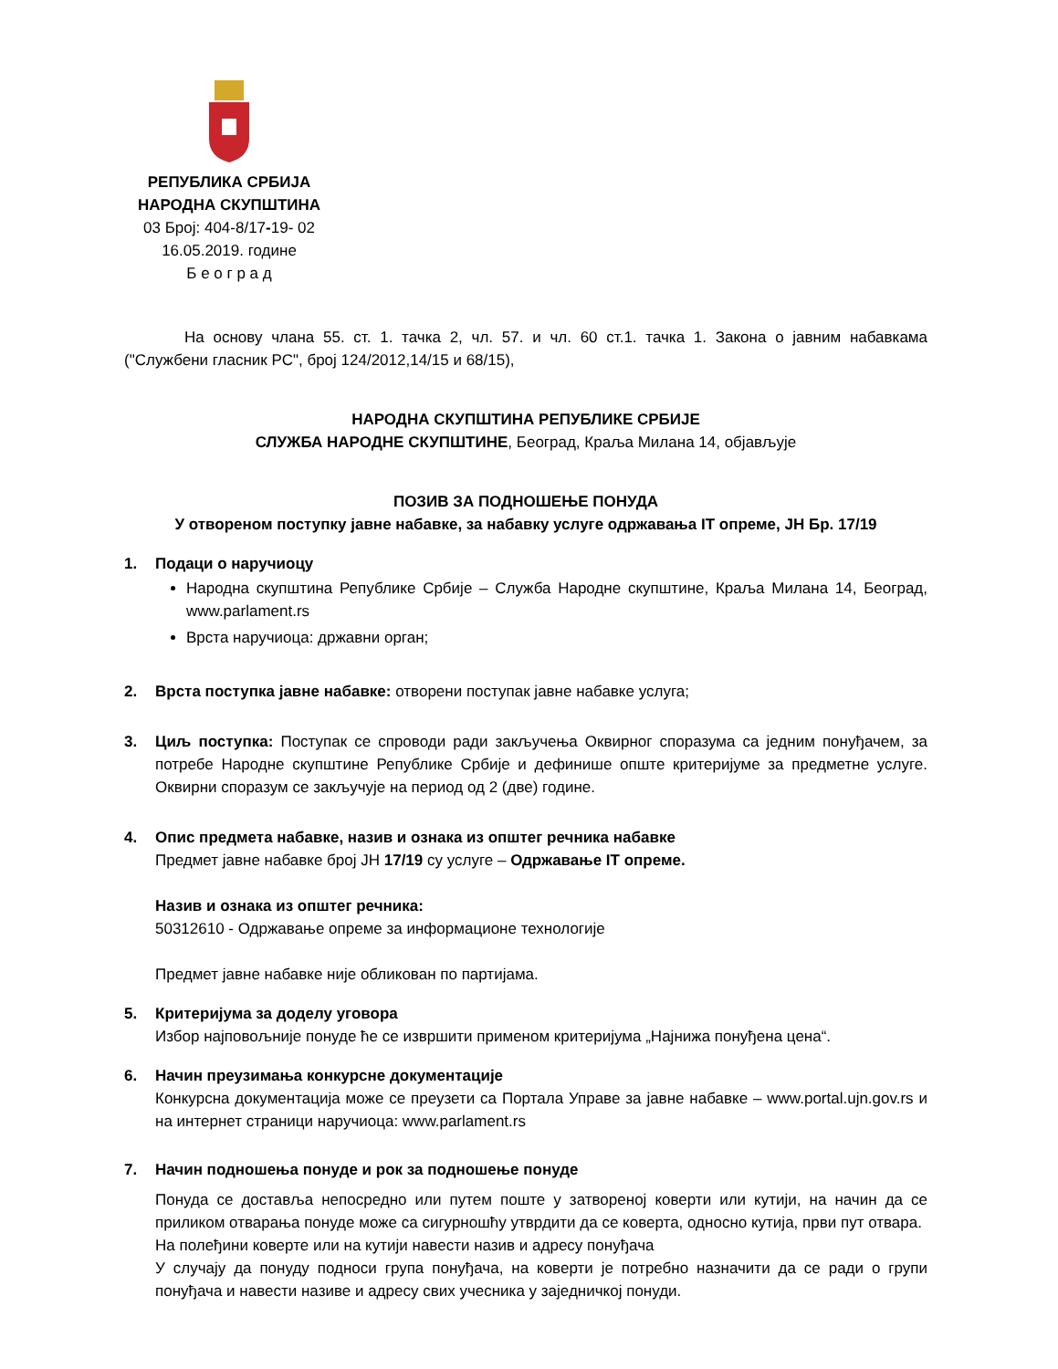РЕПУБЛИКА СРБИЈА
НАРОДНА СКУПШТИНА
03 Број: 404-8/17-19- 02
16.05.2019. године
Б е о г р а д
На основу члана 55. ст. 1. тачка 2, чл. 57. и чл. 60 ст.1. тачка 1. Закона о јавним набавкама ("Службени гласник РС", број 124/2012,14/15 и 68/15),
НАРОДНА СКУПШТИНА РЕПУБЛИКЕ СРБИЈЕ
СЛУЖБА НАРОДНЕ СКУПШТИНЕ, Београд, Краља Милана 14, објављује
ПОЗИВ ЗА ПОДНОШЕЊЕ ПОНУДА
У отвореном поступку јавне набавке, за набавку услуге одржавања IT опреме, ЈН Бр. 17/19
1. Подаци о наручиоцу
Народна скупштина Републике Србије – Служба Народне скупштине, Краља Милана 14, Београд, www.parlament.rs
Врста наручиоца: државни орган;
2. Врста поступка јавне набавке: отворени поступак јавне набавке услуга;
3. Циљ поступка: Поступак се спроводи ради закључења Оквирног споразума са једним понуђачем, за потребе Народне скупштине Републике Србије и дефинише опште критеријуме за предметне услуге. Оквирни споразум се закључује на период од 2 (две) године.
4. Опис предмета набавке, назив и ознака из општег речника набавке
Предмет јавне набавке број ЈН 17/19 су услуге – Одржавање IT опреме.
Назив и ознака из општег речника:
50312610 - Одржавање опреме за информационе технологије
Предмет јавне набавке није обликован по партијама.
5. Критеријума за доделу уговора
Избор најповољније понуде ће се извршити применом критеријума „Најнижа понуђена цена“.
6. Начин преузимања конкурсне документације
Конкурсна документација може се преузети са Портала Управе за јавне набавке – www.portal.ujn.gov.rs и на интернет страници наручиоца: www.parlament.rs
7. Начин подношења понуде и рок за подношење понуде
Понуда се доставља непосредно или путем поште у затвореној коверти или кутији, на начин да се приликом отварања понуде може са сигурношћу утврдити да се коверта, односно кутија, први пут отвара.
На полеђини коверте или на кутији навести назив и адресу понуђача
У случају да понуду подноси група понуђача, на коверти је потребно назначити да се ради о групи понуђача и навести називе и адресу свих учесника у заједничкој понуди.